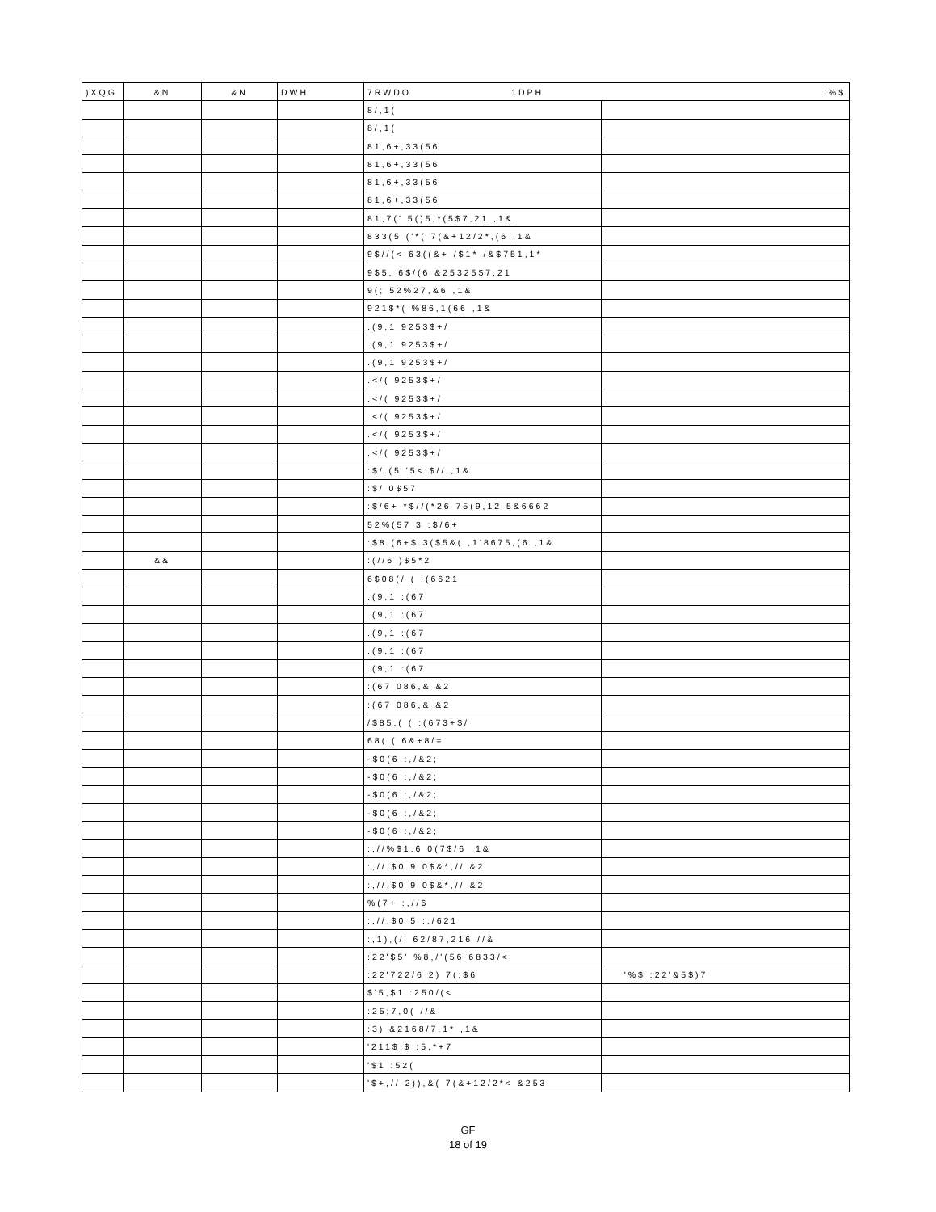| )XQG | &N | &N | DWH | 7RWDO 1DPH '%$ | |
| --- | --- | --- | --- | --- | --- |
| | | | | 8/,1( | |
| | | | | 8/,1( | |
| | | | | 81,6+,33(56 | |
| | | | | 81,6+,33(56 | |
| | | | | 81,6+,33(56 | |
| | | | | 81,6+,33(56 | |
| | | | | 81,7(' 5()5,*(5$7,21 ,1& | |
| | | | | 833(5 ('*( 7(&+12/2*,(6 ,1& | |
| | | | | 9$//(< 63((&+ /$1* /&$751,1* | |
| | | | | 9$5, 6$/(6 &25325$7,21 | |
| | | | | 9(; 52%27,&6 ,1& | |
| | | | | 921$*( %86,1(66 ,1& | |
| | | | | .(9,1 9253$+/ | |
| | | | | .(9,1 9253$+/ | |
| | | | | .(9,1 9253$+/ | |
| | | | | .</( 9253$+/ | |
| | | | | .</( 9253$+/ | |
| | | | | .</( 9253$+/ | |
| | | | | .</( 9253$+/ | |
| | | | | .</( 9253$+/ | |
| | | | | :$/.(5 '5<:$// ,1& | |
| | | | | :$/ 0$57 | |
| | | | | :$/6+ *$//(*26 75(9,12 5&6662 | |
| | | | | 52%(57 3 :$/6+ | |
| | | | | :$8.(6+$ 3($5&( ,1'8675,(6 ,1& | |
| | && | | | :(//6 )$5*2 | |
| | | | | 6$08(/ ( :(6621 | |
| | | | | .(9,1 :(67 | |
| | | | | .(9,1 :(67 | |
| | | | | .(9,1 :(67 | |
| | | | | .(9,1 :(67 | |
| | | | | .(9,1 :(67 | |
| | | | | :(67 086,& &2 | |
| | | | | :(67 086,& &2 | |
| | | | | /$85,( ( :(673+$/ | |
| | | | | 68( ( 6&+8/= | |
| | | | | -$0(6 :,/&2; | |
| | | | | -$0(6 :,/&2; | |
| | | | | -$0(6 :,/&2; | |
| | | | | -$0(6 :,/&2; | |
| | | | | -$0(6 :,/&2; | |
| | | | | :,//%$1.6 0(7$/6 ,1& | |
| | | | | :,//,$0 9 0$&*,// &2 | |
| | | | | :,//,$0 9 0$&*,// &2 | |
| | | | | %(7+ :,//6 | |
| | | | | :,//,$0 5 :,/621 | |
| | | | | :,1),(/' 62/87,216 //& | |
| | | | | :22'$5' %8,/'(56 6833/< | |
| | | | | :22'722/6 2) 7(;$6 | '%$ :22'&5$)7 |
| | | | | $'5,$1 :250/(< | |
| | | | | :25;7,0( //& | |
| | | | | :3) &2168/7,1* ,1& | |
| | | | | '211$ $ :5,*+7 | |
| | | | | '$1 :52( | |
| | | | | '$+,// 2)),&( 7(&+12/2*< &253 | |
GF
18 of 19